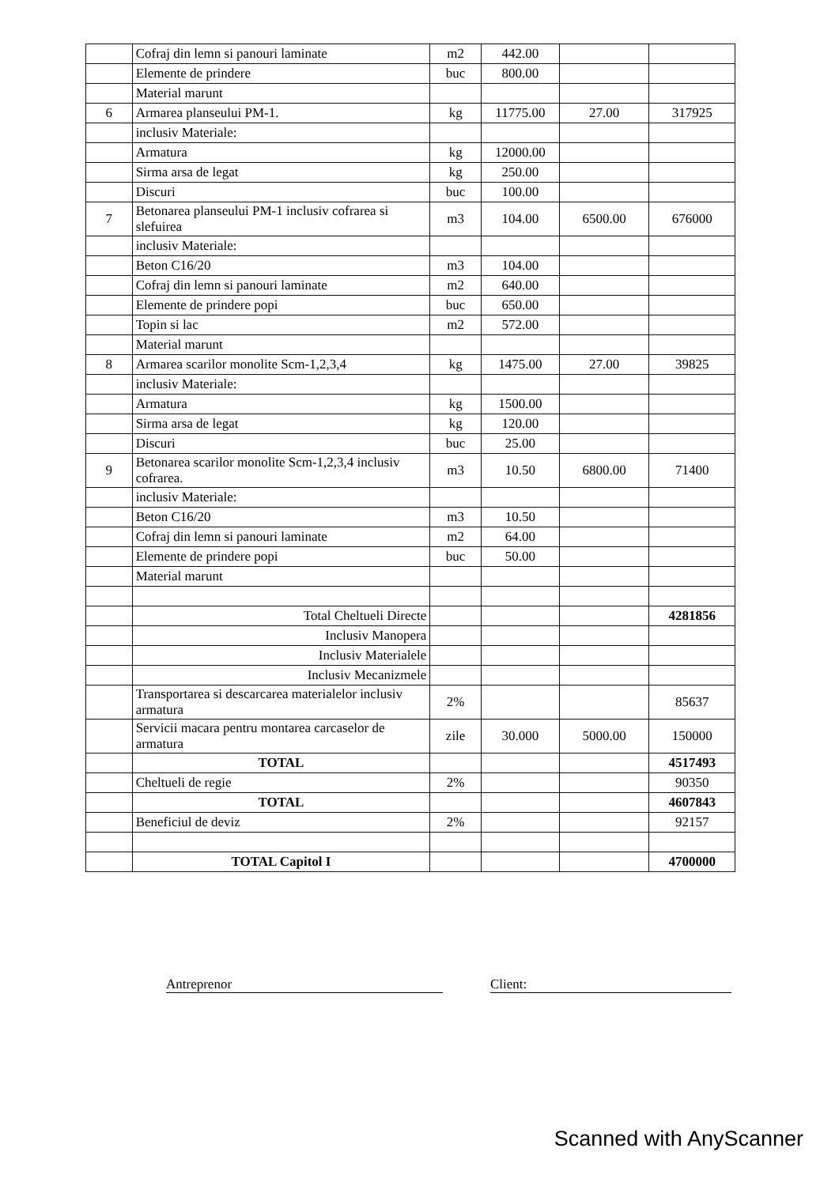| | Cofraj din lemn si panouri laminate | m2 | 442.00 | | |
| | Elemente de prindere | buc | 800.00 | | |
| | Material marunt | | | | |
| 6 | Armarea planseului PM-1. | kg | 11775.00 | 27.00 | 317925 |
| | inclusiv Materiale: | | | | |
| | Armatura | kg | 12000.00 | | |
| | Sirma arsa de legat | kg | 250.00 | | |
| | Discuri | buc | 100.00 | | |
| 7 | Betonarea planseului PM-1 inclusiv cofrarea si slefuirea | m3 | 104.00 | 6500.00 | 676000 |
| | inclusiv Materiale: | | | | |
| | Beton C16/20 | m3 | 104.00 | | |
| | Cofraj din lemn si panouri laminate | m2 | 640.00 | | |
| | Elemente de prindere popi | buc | 650.00 | | |
| | Topin si lac | m2 | 572.00 | | |
| | Material marunt | | | | |
| 8 | Armarea scarilor monolite Scm-1,2,3,4 | kg | 1475.00 | 27.00 | 39825 |
| | inclusiv Materiale: | | | | |
| | Armatura | kg | 1500.00 | | |
| | Sirma arsa de legat | kg | 120.00 | | |
| | Discuri | buc | 25.00 | | |
| 9 | Betonarea scarilor monolite Scm-1,2,3,4 inclusiv cofrarea. | m3 | 10.50 | 6800.00 | 71400 |
| | inclusiv Materiale: | | | | |
| | Beton C16/20 | m3 | 10.50 | | |
| | Cofraj din lemn si panouri laminate | m2 | 64.00 | | |
| | Elemente de prindere popi | buc | 50.00 | | |
| | Material marunt | | | | |
| | Total Cheltueli Directe | | | | 4281856 |
| | Inclusiv Manopera | | | | |
| | Inclusiv Materialele | | | | |
| | Inclusiv Mecanizmele | | | | |
| | Transportarea si descarcarea materialelor inclusiv armatura | 2% | | | 85637 |
| | Servicii macara pentru montarea carcaselor de armatura | zile | 30.000 | 5000.00 | 150000 |
| | TOTAL | | | | 4517493 |
| | Cheltueli de regie | 2% | | | 90350 |
| | TOTAL | | | | 4607843 |
| | Beneficiul de deviz | 2% | | | 92157 |
| | TOTAL Capitol I | | | | 4700000 |
Antreprenor Client:
Scanned with AnyScanner